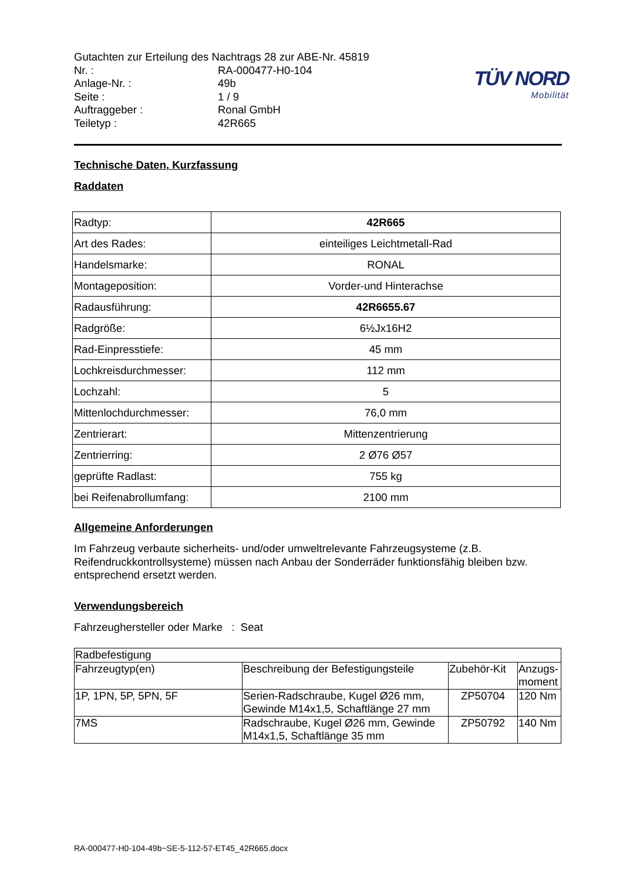TÜV NORD
Mobilität
| Gutachten zur Erteilung des Nachtrags 28 zur ABE-Nr. 45819 | |
| Nr. : | RA-000477-H0-104 |
| Anlage-Nr. : | 49b |
| Seite : | 1 / 9 |
| Auftraggeber : | Ronal GmbH |
| Teiletyp : | 42R665 |
Technische Daten, Kurzfassung
Raddaten
| Radtyp: | 42R665 |
| Art des Rades: | einteiliges Leichtmetall-Rad |
| Handelsmarke: | RONAL |
| Montageposition: | Vorder-und Hinterachse |
| Radausführung: | 42R6655.67 |
| Radgröße: | 6½Jx16H2 |
| Rad-Einpresstiefe: | 45 mm |
| Lochkreisdurchmesser: | 112 mm |
| Lochzahl: | 5 |
| Mittenlochdurchmesser: | 76,0 mm |
| Zentrierart: | Mittenzentrierung |
| Zentrierring: | 2 Ø76 Ø57 |
| geprüfte Radlast: | 755 kg |
| bei Reifenabrollumfang: | 2100 mm |
Allgemeine Anforderungen
Im Fahrzeug verbaute sicherheits- und/oder umweltrelevante Fahrzeugsysteme (z.B. Reifendruckkontrollsysteme) müssen nach Anbau der Sonderräder funktionsfähig bleiben bzw. entsprechend ersetzt werden.
Verwendungsbereich
Fahrzeughersteller oder Marke : Seat
| Radbefestigung | | | |
| Fahrzeugtyp(en) | Beschreibung der Befestigungsteile | Zubehör-Kit | Anzugs- moment |
| 1P, 1PN, 5P, 5PN, 5F | Serien-Radschraube, Kugel Ø26 mm, Gewinde M14x1,5, Schaftlänge 27 mm | ZP50704 | 120 Nm |
| 7MS | Radschraube, Kugel Ø26 mm, Gewinde M14x1,5, Schaftlänge 35 mm | ZP50792 | 140 Nm |
RA-000477-H0-104-49b~SE-5-112-57-ET45_42R665.docx